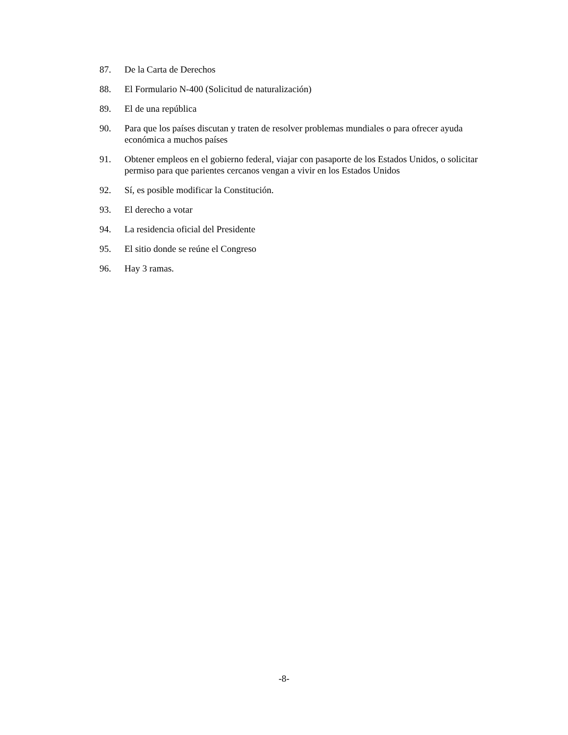87. De la Carta de Derechos
88. El Formulario N-400 (Solicitud de naturalización)
89. El de una república
90. Para que los países discutan y traten de resolver problemas mundiales o para ofrecer ayuda económica a muchos países
91. Obtener empleos en el gobierno federal, viajar con pasaporte de los Estados Unidos, o solicitar permiso para que parientes cercanos vengan a vivir en los Estados Unidos
92. Sí, es posible modificar la Constitución.
93. El derecho a votar
94. La residencia oficial del Presidente
95. El sitio donde se reúne el Congreso
96. Hay 3 ramas.
-8-